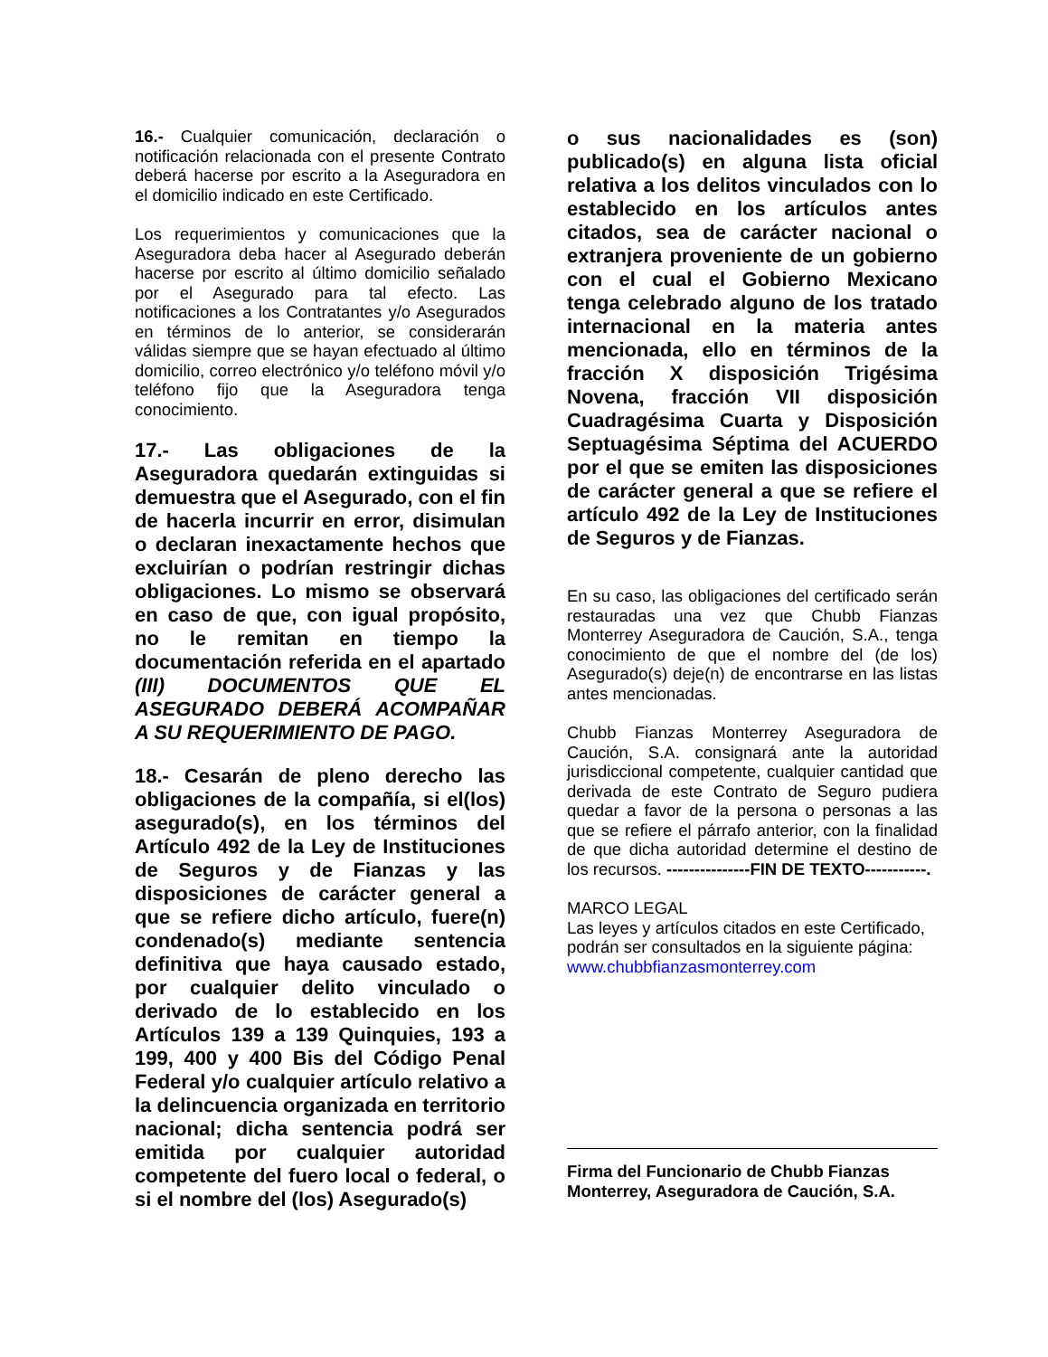16.- Cualquier comunicación, declaración o notificación relacionada con el presente Contrato deberá hacerse por escrito a la Aseguradora en el domicilio indicado en este Certificado.
Los requerimientos y comunicaciones que la Aseguradora deba hacer al Asegurado deberán hacerse por escrito al último domicilio señalado por el Asegurado para tal efecto. Las notificaciones a los Contratantes y/o Asegurados en términos de lo anterior, se considerarán válidas siempre que se hayan efectuado al último domicilio, correo electrónico y/o teléfono móvil y/o teléfono fijo que la Aseguradora tenga conocimiento.
17.- Las obligaciones de la Aseguradora quedarán extinguidas si demuestra que el Asegurado, con el fin de hacerla incurrir en error, disimulan o declaran inexactamente hechos que excluirían o podrían restringir dichas obligaciones. Lo mismo se observará en caso de que, con igual propósito, no le remitan en tiempo la documentación referida en el apartado (III) DOCUMENTOS QUE EL ASEGURADO DEBERÁ ACOMPAÑAR A SU REQUERIMIENTO DE PAGO.
18.- Cesarán de pleno derecho las obligaciones de la compañía, si el(los) asegurado(s), en los términos del Artículo 492 de la Ley de Instituciones de Seguros y de Fianzas y las disposiciones de carácter general a que se refiere dicho artículo, fuere(n) condenado(s) mediante sentencia definitiva que haya causado estado, por cualquier delito vinculado o derivado de lo establecido en los Artículos 139 a 139 Quinquies, 193 a 199, 400 y 400 Bis del Código Penal Federal y/o cualquier artículo relativo a la delincuencia organizada en territorio nacional; dicha sentencia podrá ser emitida por cualquier autoridad competente del fuero local o federal, o si el nombre del (los) Asegurado(s)
o sus nacionalidades es (son) publicado(s) en alguna lista oficial relativa a los delitos vinculados con lo establecido en los artículos antes citados, sea de carácter nacional o extranjera proveniente de un gobierno con el cual el Gobierno Mexicano tenga celebrado alguno de los tratado internacional en la materia antes mencionada, ello en términos de la fracción X disposición Trigésima Novena, fracción VII disposición Cuadragésima Cuarta y Disposición Septuagésima Séptima del ACUERDO por el que se emiten las disposiciones de carácter general a que se refiere el artículo 492 de la Ley de Instituciones de Seguros y de Fianzas.
En su caso, las obligaciones del certificado serán restauradas una vez que Chubb Fianzas Monterrey Aseguradora de Caución, S.A., tenga conocimiento de que el nombre del (de los) Asegurado(s) deje(n) de encontrarse en las listas antes mencionadas.
Chubb Fianzas Monterrey Aseguradora de Caución, S.A. consignará ante la autoridad jurisdiccional competente, cualquier cantidad que derivada de este Contrato de Seguro pudiera quedar a favor de la persona o personas a las que se refiere el párrafo anterior, con la finalidad de que dicha autoridad determine el destino de los recursos. ---------------FIN DE TEXTO-----------.
MARCO LEGAL
Las leyes y artículos citados en este Certificado, podrán ser consultados en la siguiente página:
www.chubbfianzasmonterrey.com
Firma del Funcionario de Chubb Fianzas Monterrey, Aseguradora de Caución, S.A.